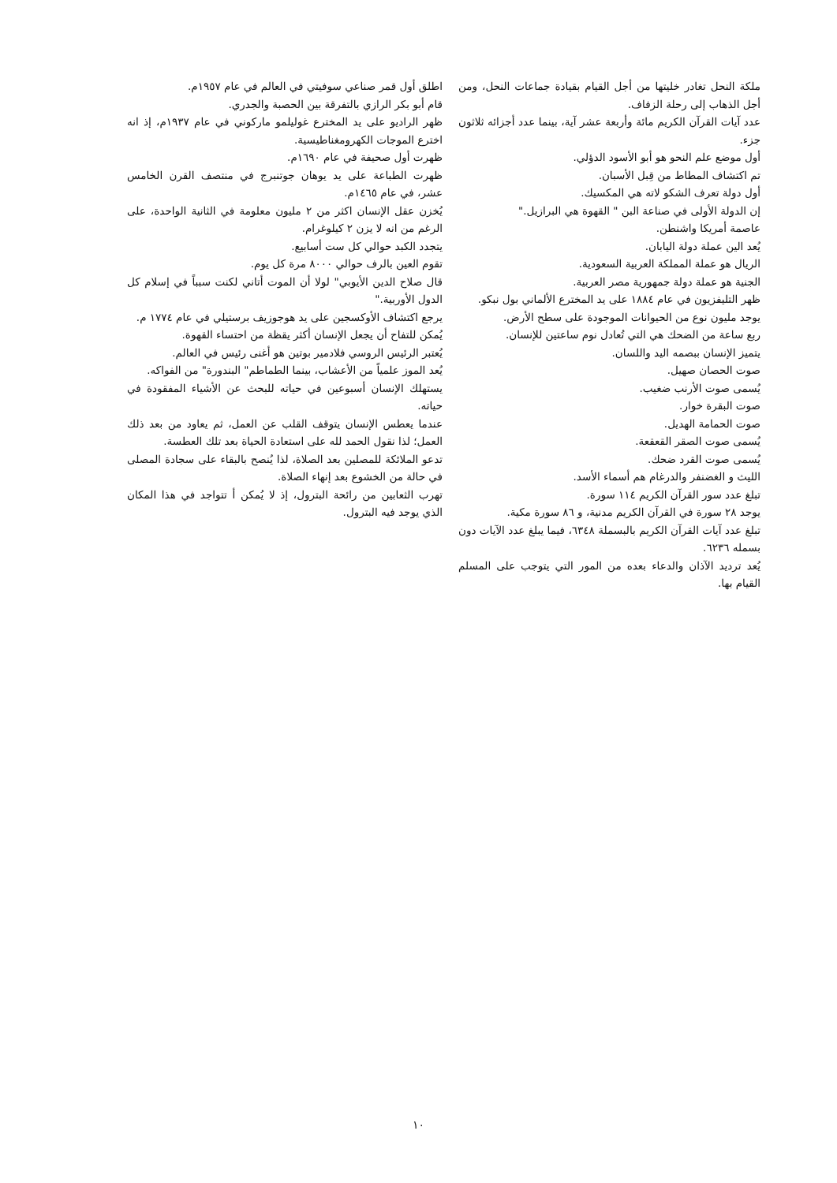ملكة النحل تغادر خليتها من أجل القيام بقيادة جماعات النحل، ومن أجل الذهاب إلى رحلة الزفاف.
عدد آيات القرآن الكريم مائة وأربعة عشر آية، بينما عدد أجزائه ثلاثون جزء.
أول موضع علم النحو هو أبو الأسود الدؤلي.
تم اكتشاف المطاط من قِبل الأسبان.
أول دولة تعرف الشكو لاته هي المكسيك.
إن الدولة الأولى في صناعة البن " القهوة هي البرازيل."
عاصمة أمريكا واشنطن.
يُعد الين عملة دولة اليابان.
الريال هو عملة المملكة العربية السعودية.
الجنية هو عملة دولة جمهورية مصر العربية.
ظهر التليفزيون في عام ١٨٨٤ على يد المخترع الألماني بول نبكو.
يوجد مليون نوع من الحيوانات الموجودة على سطح الأرض.
ربع ساعة من الضحك هي التي تُعادل نوم ساعتين للإنسان.
يتميز الإنسان ببصمه اليد واللسان.
صوت الحصان صهيل.
يُسمى صوت الأرنب ضغيب.
صوت البقرة خوار.
صوت الحمامة الهديل.
يُسمى صوت الصقر القعقعة.
يُسمى صوت القرد ضحك.
الليث و الغضنفر والدرغام هم أسماء الأسد.
تبلغ عدد سور القرآن الكريم ١١٤ سورة.
يوجد ٢٨ سورة في القرآن الكريم مدنية، و ٨٦ سورة مكية.
تبلغ عدد آيات القرآن الكريم بالبسملة ٦٣٤٨، فيما يبلغ عدد الآيات دون بسمله ٦٢٣٦.
يُعد ترديد الآذان والدعاء بعده من المور التي يتوجب على المسلم القيام بها.
اطلق أول قمر صناعي سوفيتي في العالم في عام ١٩٥٧م.
قام أبو بكر الرازي بالتفرقة بين الحصبة والجدري.
ظهر الراديو على يد المخترع غوليلمو ماركوني في عام ١٩٣٧م، إذ انه اخترع الموجات الكهرومغناطيسية.
ظهرت أول صحيفة في عام ١٦٩٠م.
ظهرت الطباعة على يد يوهان جوتنبرج في منتصف القرن الخامس عشر، في عام ١٤٦٥م.
يُخزن عقل الإنسان اكثر من ٢ مليون معلومة في الثانية الواحدة، على الرغم من انه لا يزن ٢ كيلوغرام.
يتجدد الكبد حوالي كل ست أسابيع.
تقوم العين بالرف حوالي ٨٠٠٠ مرة كل يوم.
قال صلاح الدين الأيوبي" لولا أن الموت أتاني لكنت سبباً في إسلام كل الدول الأوربية."
يرجع اكتشاف الأوكسجين على يد هوجوزيف برستيلي في عام ١٧٧٤ م.
يُمكن للتفاح أن يجعل الإنسان أكثر يقظة من احتساء القهوة.
يُعتبر الرئيس الروسي فلادمير بوتين هو أغنى رئيس في العالم.
يُعد الموز علمياً من الأعشاب، بينما الطماطم" البندورة" من الفواكه.
يستهلك الإنسان أسبوعين في حياته للبحث عن الأشياء المفقودة في حياته.
عندما يعطس الإنسان يتوقف القلب عن العمل، ثم يعاود من بعد ذلك العمل؛ لذا نقول الحمد لله على استعادة الحياة بعد تلك العطسة.
تدعو الملائكة للمصلين بعد الصلاة، لذا يُنصح بالبقاء على سجادة المصلى في حالة من الخشوع بعد إنهاء الصلاة.
تهرب الثعابين من رائحة البترول، إذ لا يُمكن أ تتواجد في هذا المكان الذي يوجد فيه البترول.
١٠